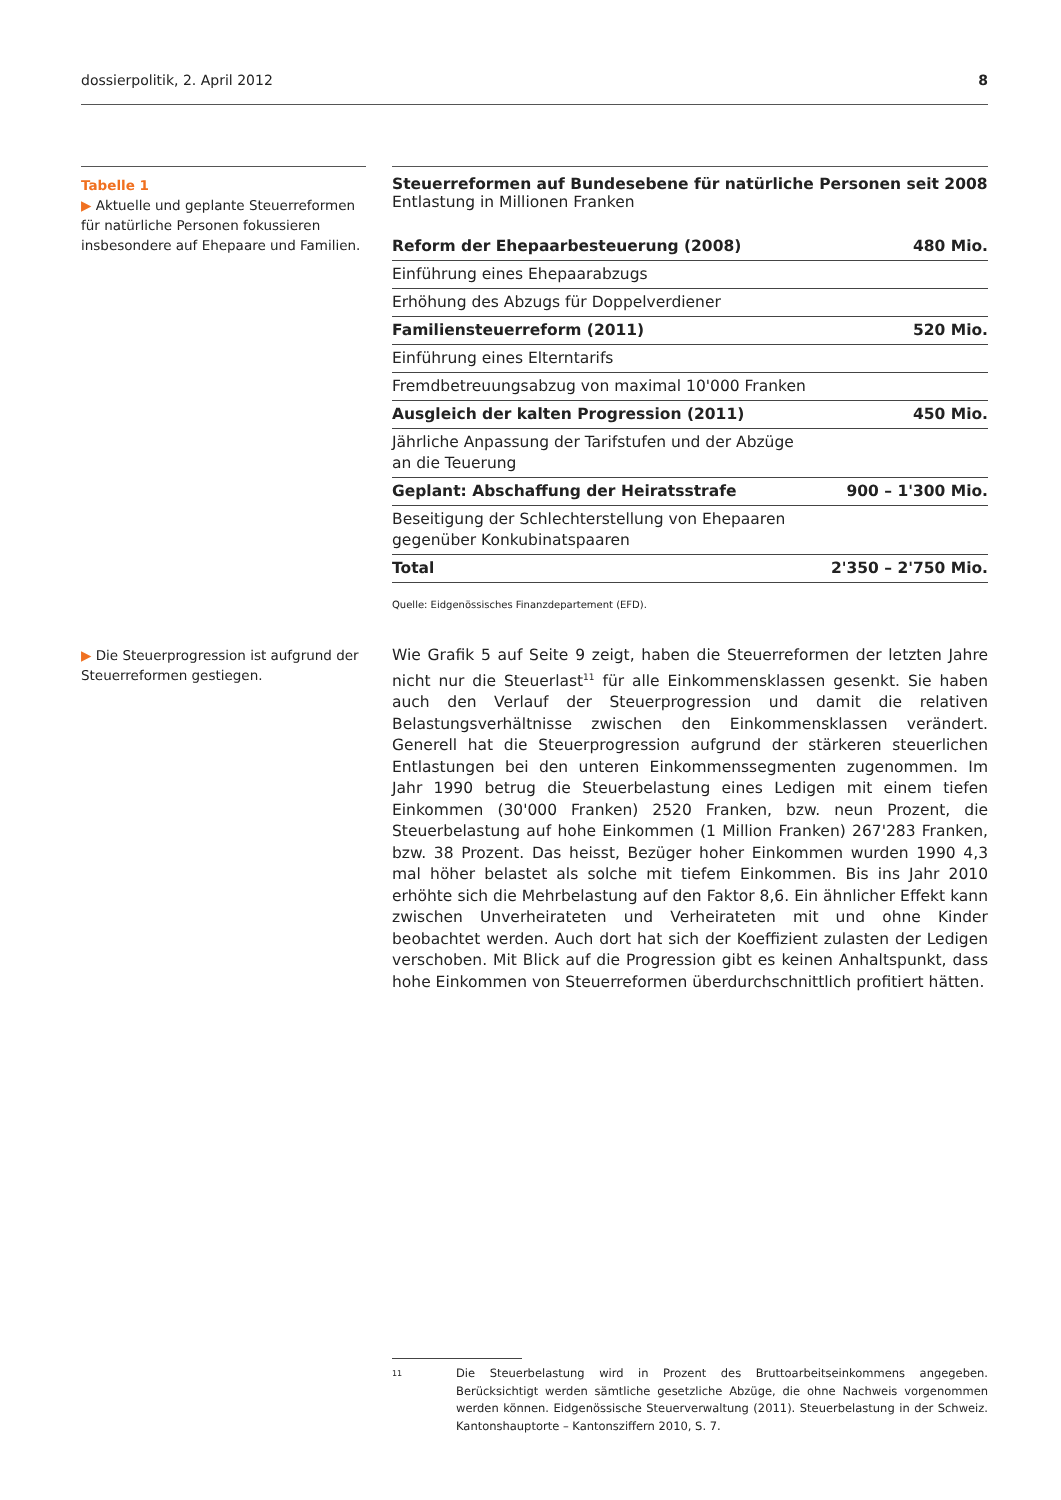dossierpolitik, 2. April 2012 8
Tabelle 1
▶ Aktuelle und geplante Steuer­reformen für natürliche Personen fokussieren insbesondere auf Ehepaare und Familien.
Steuerreformen auf Bundesebene für natürliche Personen seit 2008
Entlastung in Millionen Franken
| Reform der Ehepaarbesteuerung (2008) | 480 Mio. |
| Einführung eines Ehepaarabzugs | |
| Erhöhung des Abzugs für Doppelverdiener | |
| Familiensteuerreform (2011) | 520 Mio. |
| Einführung eines Elterntarifs | |
| Fremdbetreuungsabzug von maximal 10'000 Franken | |
| Ausgleich der kalten Progression (2011) | 450 Mio. |
| Jährliche Anpassung der Tarifstufen und der Abzüge an die Teuerung | |
| Geplant: Abschaffung der Heiratsstrafe | 900 – 1'300 Mio. |
| Beseitigung der Schlechterstellung von Ehepaaren gegenüber Konkubinatspaaren | |
| Total | 2'350 – 2'750 Mio. |
Quelle: Eidgenössisches Finanzdepartement (EFD).
▶ Die Steuerprogression ist aufgrund der Steuerreformen gestiegen.
Wie Grafik 5 auf Seite 9 zeigt, haben die Steuerreformen der letzten Jahre nicht nur die Steuerlast<sup>11</sup> für alle Einkommensklassen gesenkt. Sie haben auch den Verlauf der Steuerprogression und damit die relativen Belastungsverhältnisse zwischen den Einkommensklassen verändert. Generell hat die Steuerprogression aufgrund der stärkeren steuerlichen Entlastungen bei den unteren Einkommenssegmenten zugenommen. Im Jahr 1990 betrug die Steuerbelastung eines Ledigen mit einem tiefen Einkommen (30'000 Franken) 2520 Franken, bzw. neun Prozent, die Steuerbelastung auf hohe Einkommen (1 Million Franken) 267'283 Franken, bzw. 38 Prozent. Das heisst, Bezüger hoher Einkommen wurden 1990 4,3 mal höher belastet als solche mit tiefem Einkommen. Bis ins Jahr 2010 erhöhte sich die Mehrbelastung auf den Faktor 8,6. Ein ähnlicher Effekt kann zwischen Unverheirateten und Verheirateten mit und ohne Kinder beobachtet werden. Auch dort hat sich der Koeffizient zulasten der Ledigen verschoben. Mit Blick auf die Progression gibt es keinen Anhaltspunkt, dass hohe Einkommen von Steuerreformen überdurchschnittlich profitiert hätten.
<sup>11</sup>
Die Steuerbelastung wird in Prozent des Bruttoarbeitseinkommens angegeben. Berücksichtigt werden sämtliche gesetzliche Abzüge, die ohne Nachweis vorgenommen werden können. Eidgenössische Steuerverwaltung (2011). Steuerbelastung in der Schweiz. Kantonshauptorte – Kantonsziffern 2010, S. 7.